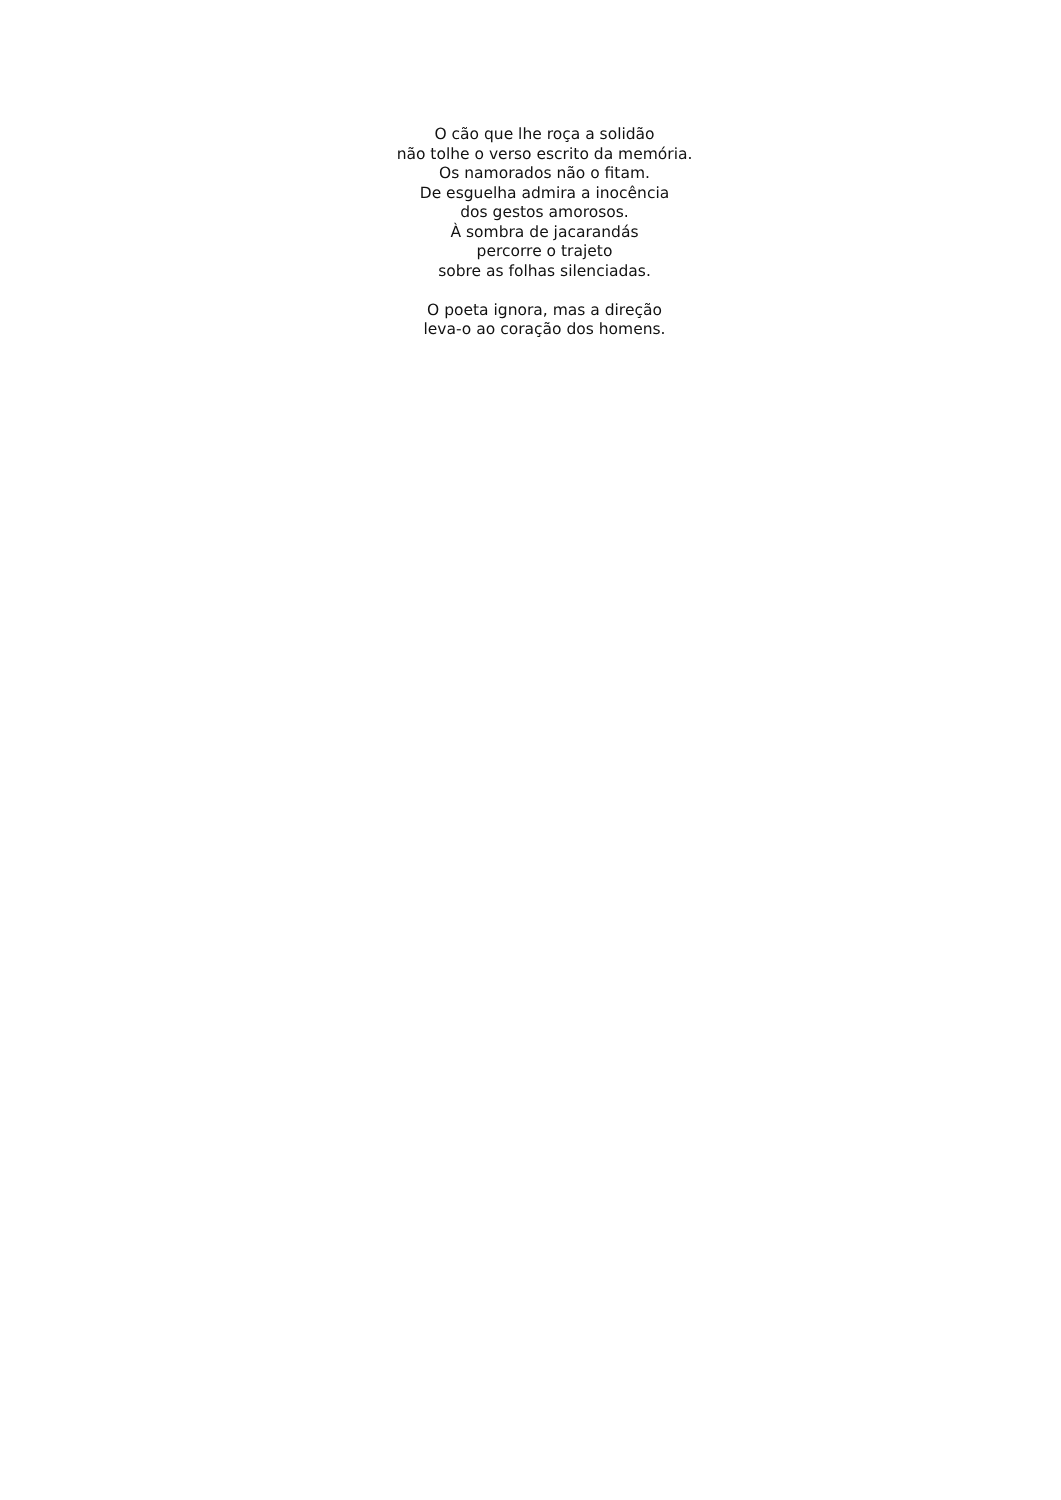O cão que lhe roça a solidão
não tolhe o verso escrito da memória.
Os namorados não o fitam.
De esguelha admira a inocência
dos gestos amorosos.
À sombra de jacarandás
percorre o trajeto
sobre as folhas silenciadas.
O poeta ignora, mas a direção
leva-o ao coração dos homens.